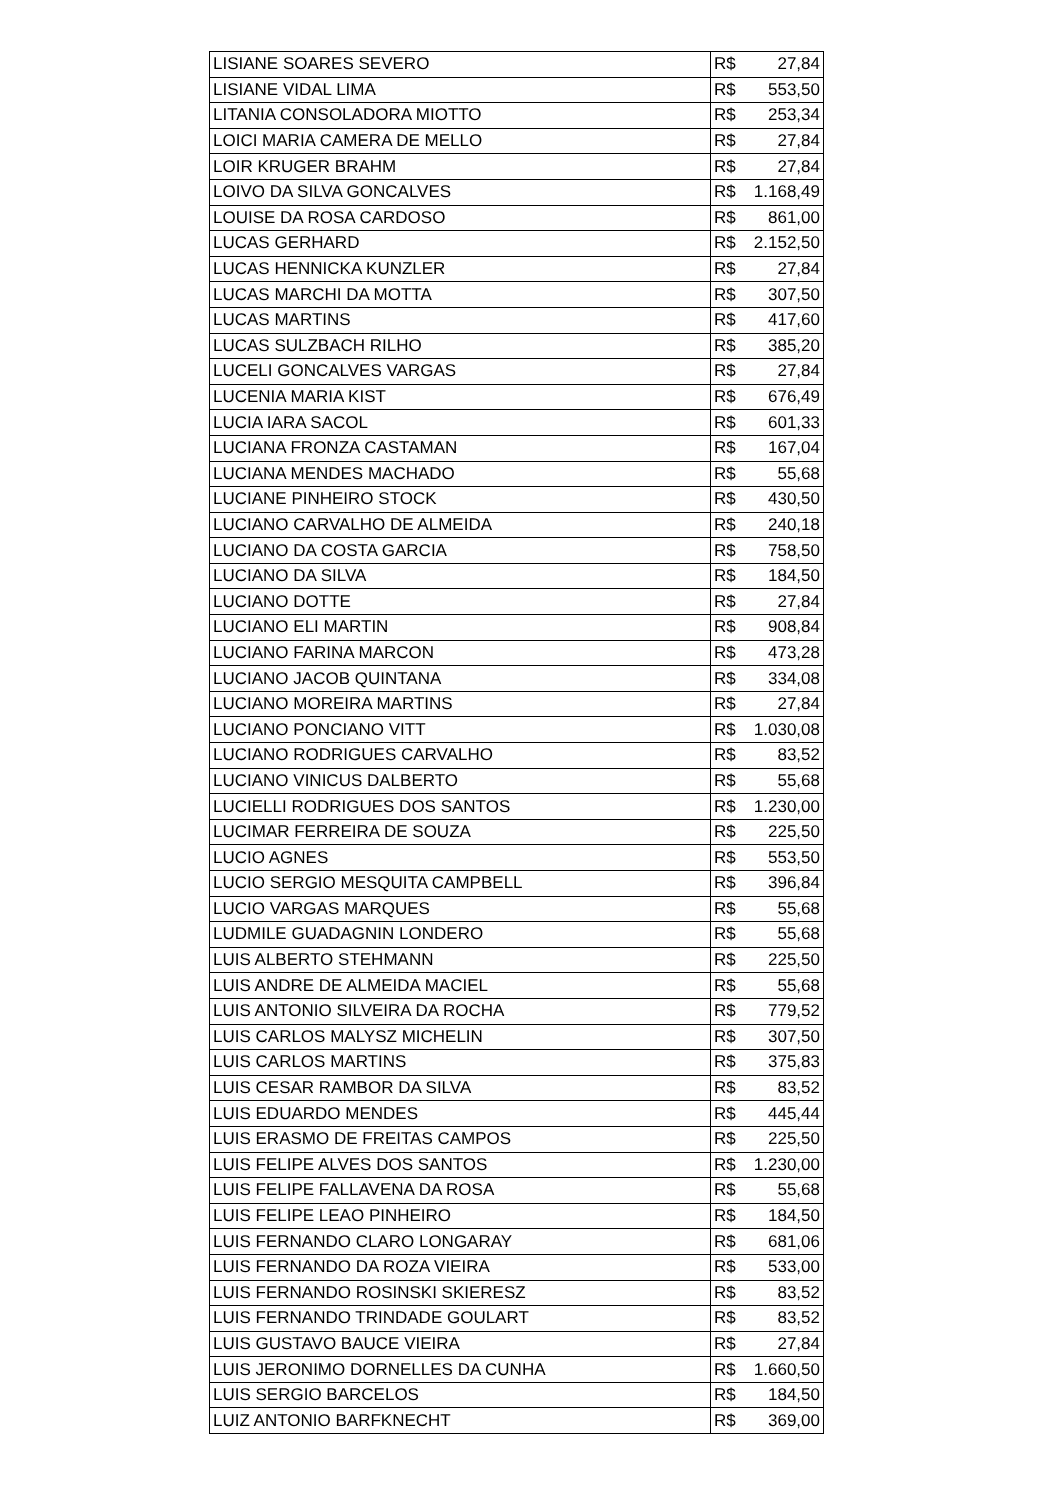| LISIANE SOARES SEVERO | R$ | 27,84 |
| LISIANE VIDAL LIMA | R$ | 553,50 |
| LITANIA CONSOLADORA MIOTTO | R$ | 253,34 |
| LOICI MARIA CAMERA DE MELLO | R$ | 27,84 |
| LOIR KRUGER BRAHM | R$ | 27,84 |
| LOIVO DA SILVA GONCALVES | R$ | 1.168,49 |
| LOUISE DA ROSA CARDOSO | R$ | 861,00 |
| LUCAS GERHARD | R$ | 2.152,50 |
| LUCAS HENNICKA KUNZLER | R$ | 27,84 |
| LUCAS MARCHI DA MOTTA | R$ | 307,50 |
| LUCAS MARTINS | R$ | 417,60 |
| LUCAS SULZBACH RILHO | R$ | 385,20 |
| LUCELI GONCALVES VARGAS | R$ | 27,84 |
| LUCENIA MARIA KIST | R$ | 676,49 |
| LUCIA IARA SACOL | R$ | 601,33 |
| LUCIANA FRONZA CASTAMAN | R$ | 167,04 |
| LUCIANA MENDES MACHADO | R$ | 55,68 |
| LUCIANE PINHEIRO STOCK | R$ | 430,50 |
| LUCIANO CARVALHO DE ALMEIDA | R$ | 240,18 |
| LUCIANO DA COSTA GARCIA | R$ | 758,50 |
| LUCIANO DA SILVA | R$ | 184,50 |
| LUCIANO DOTTE | R$ | 27,84 |
| LUCIANO ELI MARTIN | R$ | 908,84 |
| LUCIANO FARINA MARCON | R$ | 473,28 |
| LUCIANO JACOB QUINTANA | R$ | 334,08 |
| LUCIANO MOREIRA MARTINS | R$ | 27,84 |
| LUCIANO PONCIANO VITT | R$ | 1.030,08 |
| LUCIANO RODRIGUES CARVALHO | R$ | 83,52 |
| LUCIANO VINICUS DALBERTO | R$ | 55,68 |
| LUCIELLI RODRIGUES DOS SANTOS | R$ | 1.230,00 |
| LUCIMAR FERREIRA DE SOUZA | R$ | 225,50 |
| LUCIO AGNES | R$ | 553,50 |
| LUCIO SERGIO MESQUITA CAMPBELL | R$ | 396,84 |
| LUCIO VARGAS MARQUES | R$ | 55,68 |
| LUDMILE GUADAGNIN LONDERO | R$ | 55,68 |
| LUIS ALBERTO STEHMANN | R$ | 225,50 |
| LUIS ANDRE DE ALMEIDA MACIEL | R$ | 55,68 |
| LUIS ANTONIO SILVEIRA DA ROCHA | R$ | 779,52 |
| LUIS CARLOS MALYSZ MICHELIN | R$ | 307,50 |
| LUIS CARLOS MARTINS | R$ | 375,83 |
| LUIS CESAR RAMBOR DA SILVA | R$ | 83,52 |
| LUIS EDUARDO MENDES | R$ | 445,44 |
| LUIS ERASMO DE FREITAS CAMPOS | R$ | 225,50 |
| LUIS FELIPE ALVES DOS SANTOS | R$ | 1.230,00 |
| LUIS FELIPE FALLAVENA DA ROSA | R$ | 55,68 |
| LUIS FELIPE LEAO PINHEIRO | R$ | 184,50 |
| LUIS FERNANDO CLARO LONGARAY | R$ | 681,06 |
| LUIS FERNANDO DA ROZA VIEIRA | R$ | 533,00 |
| LUIS FERNANDO ROSINSKI SKIERESZ | R$ | 83,52 |
| LUIS FERNANDO TRINDADE GOULART | R$ | 83,52 |
| LUIS GUSTAVO BAUCE VIEIRA | R$ | 27,84 |
| LUIS JERONIMO DORNELLES DA CUNHA | R$ | 1.660,50 |
| LUIS SERGIO BARCELOS | R$ | 184,50 |
| LUIZ ANTONIO BARFKNECHT | R$ | 369,00 |